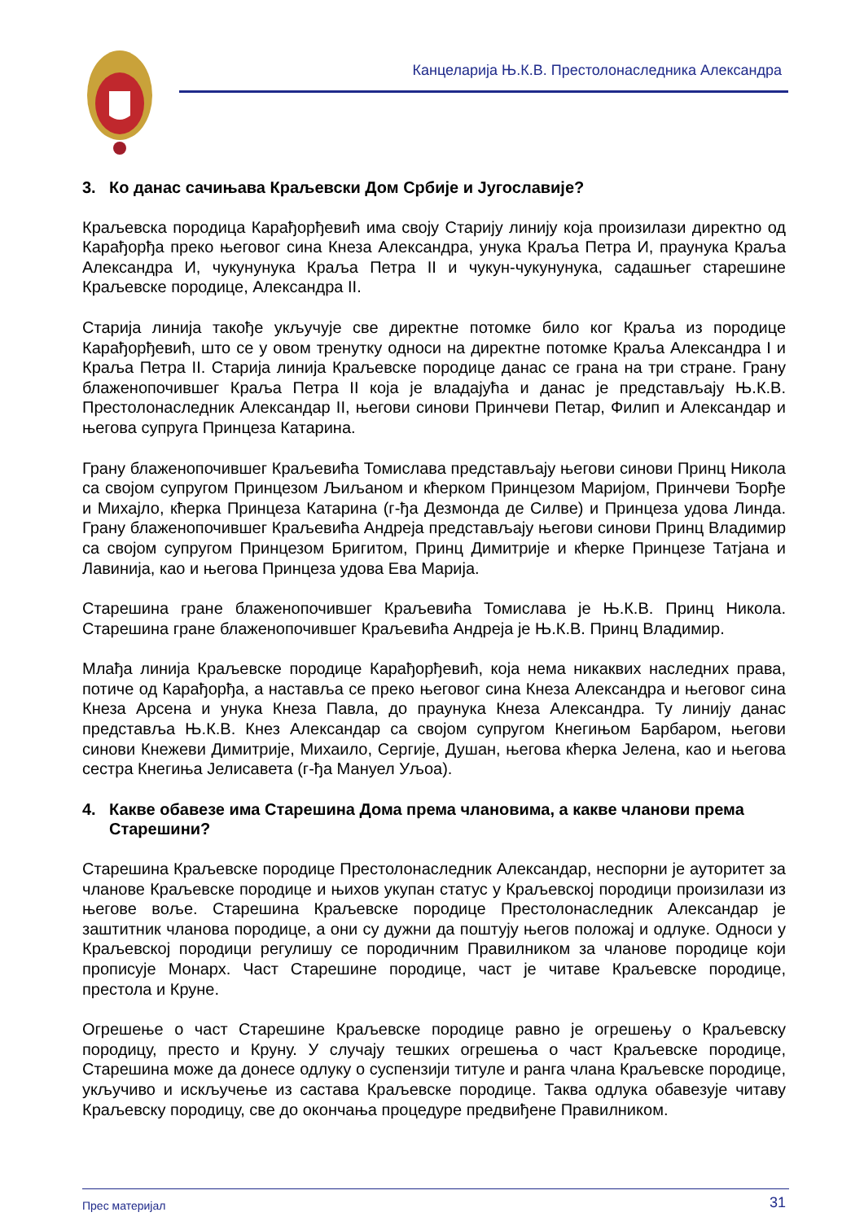Канцеларија Њ.К.В. Престолонаследника Александра
3. Ко данас сачињава Краљевски Дом Србије и Југославије?
Краљевска породица Карађорђевић има своју Старију линију која произилази директно од Карађорђа преко његовог сина Кнеза Александра, унука Краља Петра И, праунука Краља Александра И, чукунунука Краља Петра II и чукун-чукунунука, садашњег старешине Краљевске породице, Александра II.
Старија линија такође укључује све директне потомке било ког Краља из породице Карађорђевић, што се у овом тренутку односи на директне потомке Краља Александра I и Краља Петра II. Старија линија Краљевске породице данас се грана на три стране. Грану блаженопочившег Краља Петра II која је владајућа и данас је представљају Њ.К.В. Престолонаследник Александар II, његови синови Принчеви Петар, Филип и Александар и његова супруга Принцеза Катарина.
Грану блаженопочившег Краљевића Томислава представљају његови синови Принц Никола са својом супругом Принцезом Љиљаном и кћерком Принцезом Маријом, Принчеви Ђорђе и Михајло, кћерка Принцеза Катарина (г-ђа Дезмонда де Силве) и Принцеза удова Линда. Грану блаженопочившег Краљевића Андреја представљају његови синови Принц Владимир са својом супругом Принцезом Бригитом, Принц Димитрије и кћерке Принцезе Татјана и Лавинија, као и његова Принцеза удова Ева Марија.
Старешина гране блаженопочившег Краљевића Томислава је Њ.К.В. Принц Никола. Старешина гране блаженопочившег Краљевића Андреја је Њ.К.В. Принц Владимир.
Млађа линија Краљевске породице Карађорђевић, која нема никаквих наследних права, потиче од Карађорђа, а наставља се преко његовог сина Кнеза Александра и његовог сина Кнеза Арсена и унука Кнеза Павла, до праунука Кнеза Александра. Ту линију данас представља Њ.К.В. Кнез Александар са својом супругом Кнегињом Барбаром, његови синови Кнежеви Димитрије, Михаило, Сергије, Душан, његова кћерка Јелена, као и његова сестра Кнегиња Јелисавета (г-ђа Мануел Уљоа).
4. Какве обавезе има Старешина Дома према члановима, а какве чланови према Старешини?
Старешина Краљевске породице Престолонаследник Александар, неспорни је ауторитет за чланове Краљевске породице и њихов укупан статус у Краљевској породици произилази из његове воље. Старешина Краљевске породице Престолонаследник Александар је заштитник чланова породице, а они су дужни да поштују његов положај и одлуке. Односи у Краљевској породици регулишу се породичним Правилником за чланове породице који прописује Монарх. Част Старешине породице, част је читаве Краљевске породице, престола и Круне.
Огрешење о част Старешине Краљевске породице равно је огрешењу о Краљевску породицу, престо и Круну. У случају тешких огрешења о част Краљевске породице, Старешина може да донесе одлуку о суспензији титуле и ранга члана Краљевске породице, укључиво и искључење из састава Краљевске породице. Таква одлука обавезује читаву Краљевску породицу, све до окончања процедуре предвиђене Правилником.
Прес материјал 31